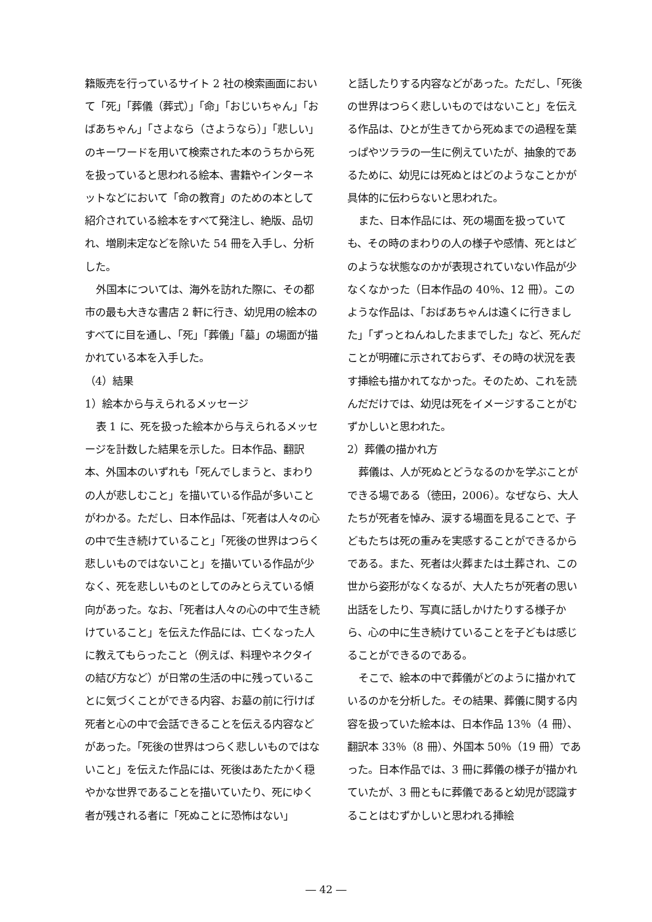籍販売を行っているサイト 2 社の検索画面において「死」「葬儀（葬式）」「命」「おじいちゃん」「おばあちゃん」「さよなら（さようなら）」「悲しい」のキーワードを用いて検索された本のうちから死を扱っていると思われる絵本、書籍やインターネットなどにおいて「命の教育」のための本として紹介されている絵本をすべて発注し、絶版、品切れ、増刷未定などを除いた 54 冊を入手し、分析した。
外国本については、海外を訪れた際に、その都市の最も大きな書店 2 軒に行き、幼児用の絵本のすべてに目を通し、「死」「葬儀」「墓」の場面が描かれている本を入手した。
（4）結果
1）絵本から与えられるメッセージ
表 1 に、死を扱った絵本から与えられるメッセージを計数した結果を示した。日本作品、翻訳本、外国本のいずれも「死んでしまうと、まわりの人が悲しむこと」を描いている作品が多いことがわかる。ただし、日本作品は、「死者は人々の心の中で生き続けていること」「死後の世界はつらく悲しいものではないこと」を描いている作品が少なく、死を悲しいものとしてのみとらえている傾向があった。なお、「死者は人々の心の中で生き続けていること」を伝えた作品には、亡くなった人に教えてもらったこと（例えば、料理やネクタイの結び方など）が日常の生活の中に残っていることに気づくことができる内容、お墓の前に行けば死者と心の中で会話できることを伝える内容などがあった。「死後の世界はつらく悲しいものではないこと」を伝えた作品には、死後はあたたかく穏やかな世界であることを描いていたり、死にゆく者が残される者に「死ぬことに恐怖はない」
と話したりする内容などがあった。ただし、「死後の世界はつらく悲しいものではないこと」を伝える作品は、ひとが生きてから死ぬまでの過程を葉っぱやツララの一生に例えていたが、抽象的であるために、幼児には死ぬとはどのようなことかが具体的に伝わらないと思われた。
また、日本作品には、死の場面を扱っていても、その時のまわりの人の様子や感情、死とはどのような状態なのかが表現されていない作品が少なくなかった（日本作品の 40％、12 冊）。このような作品は、「おばあちゃんは遠くに行きました」「ずっとねんねしたままでした」など、死んだことが明確に示されておらず、その時の状況を表す挿絵も描かれてなかった。そのため、これを読んだだけでは、幼児は死をイメージすることがむずかしいと思われた。
2）葬儀の描かれ方
葬儀は、人が死ぬとどうなるのかを学ぶことができる場である（徳田，2006）。なぜなら、大人たちが死者を悼み、涙する場面を見ることで、子どもたちは死の重みを実感することができるからである。また、死者は火葬または土葬され、この世から姿形がなくなるが、大人たちが死者の思い出話をしたり、写真に話しかけたりする様子から、心の中に生き続けていることを子どもは感じることができるのである。
そこで、絵本の中で葬儀がどのように描かれているのかを分析した。その結果、葬儀に関する内容を扱っていた絵本は、日本作品 13％（4 冊）、翻訳本 33％（8 冊）、外国本 50％（19 冊）であった。日本作品では、3 冊に葬儀の様子が描かれていたが、3 冊ともに葬儀であると幼児が認識することはむずかしいと思われる挿絵
― 42 ―